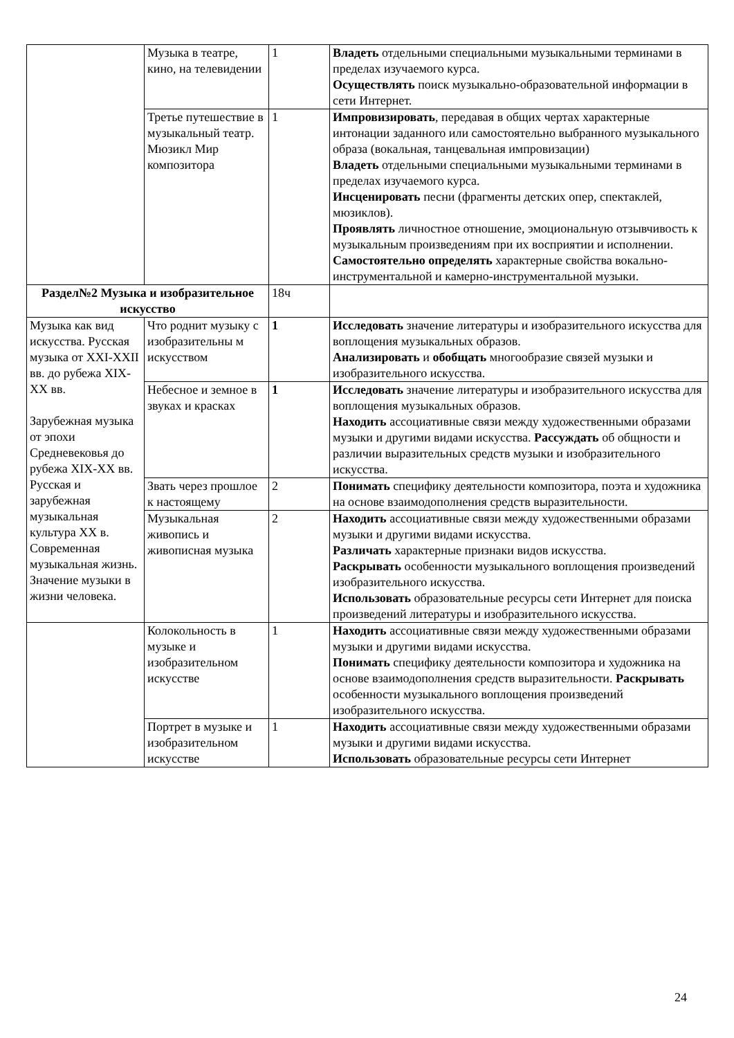| | Музыка в театре, кино, на телевидении | 1 | Владеть отдельными специальными музыкальными терминами в пределах изучаемого курса. Осуществлять поиск музыкально-образовательной информации в сети Интернет. |
| | Третье путешествие в музыкальный театр. Мюзикл Мир композитора | 1 | Импровизировать , передавая в общих чертах характерные интонации заданного или самостоятельно выбранного музыкального образа (вокальная, танцевальная импровизации) Владеть отдельными специальными музыкальными терминами в пределах изучаемого курса. Инсценировать песни (фрагменты детских опер, спектаклей, мюзиклов). Проявлять личностное отношение, эмоциональную отзывчивость к музыкальным произведениям при их восприятии и исполнении. Самостоятельно определять характерные свойства вокально-инструментальной и камерно-инструментальной музыки. |
| Раздел№2 Музыка и изобразительное искусство | | 18ч | |
| Музыка как вид искусства. Русская музыка от XXI-XXII вв. до рубежа XIX-XX вв. Зарубежная музыка от эпохи Средневековья до рубежа XIX-XX вв. Русская и зарубежная музыкальная культура XX в. Современная музыкальная жизнь. Значение музыки в жизни человека. | Что роднит музыку с изобразительны м искусством | 1 | Исследовать значение литературы и изобразительного искусства для воплощения музыкальных образов. Анализировать и обобщать многообразие связей музыки и изобразительного искусства. |
| | Небесное и земное в звуках и красках | 1 | Исследовать значение литературы и изобразительного искусства для воплощения музыкальных образов. Находить ассоциативные связи между художественными образами музыки и другими видами искусства. Рассуждать об общности и различии выразительных средств музыки и изобразительного искусства. |
| | Звать через прошлое к настоящему | 2 | Понимать специфику деятельности композитора, поэта и художника на основе взаимодополнения средств выразительности. |
| | Музыкальная живопись и живописная музыка | 2 | Находить ассоциативные связи между художественными образами музыки и другими видами искусства. Различать характерные признаки видов искусства. Раскрывать особенности музыкального воплощения произведений изобразительного искусства. Использовать образовательные ресурсы сети Интернет для поиска произведений литературы и изобразительного искусства. |
| | Колокольность в музыке и изобразительном искусстве | 1 | Находить ассоциативные связи между художественными образами музыки и другими видами искусства. Понимать специфику деятельности композитора и художника на основе взаимодополнения средств выразительности. Раскрывать особенности музыкального воплощения произведений изобразительного искусства. |
| | Портрет в музыке и изобразительном искусстве | 1 | Находить ассоциативные связи между художественными образами музыки и другими видами искусства. Использовать образовательные ресурсы сети Интернет |
24